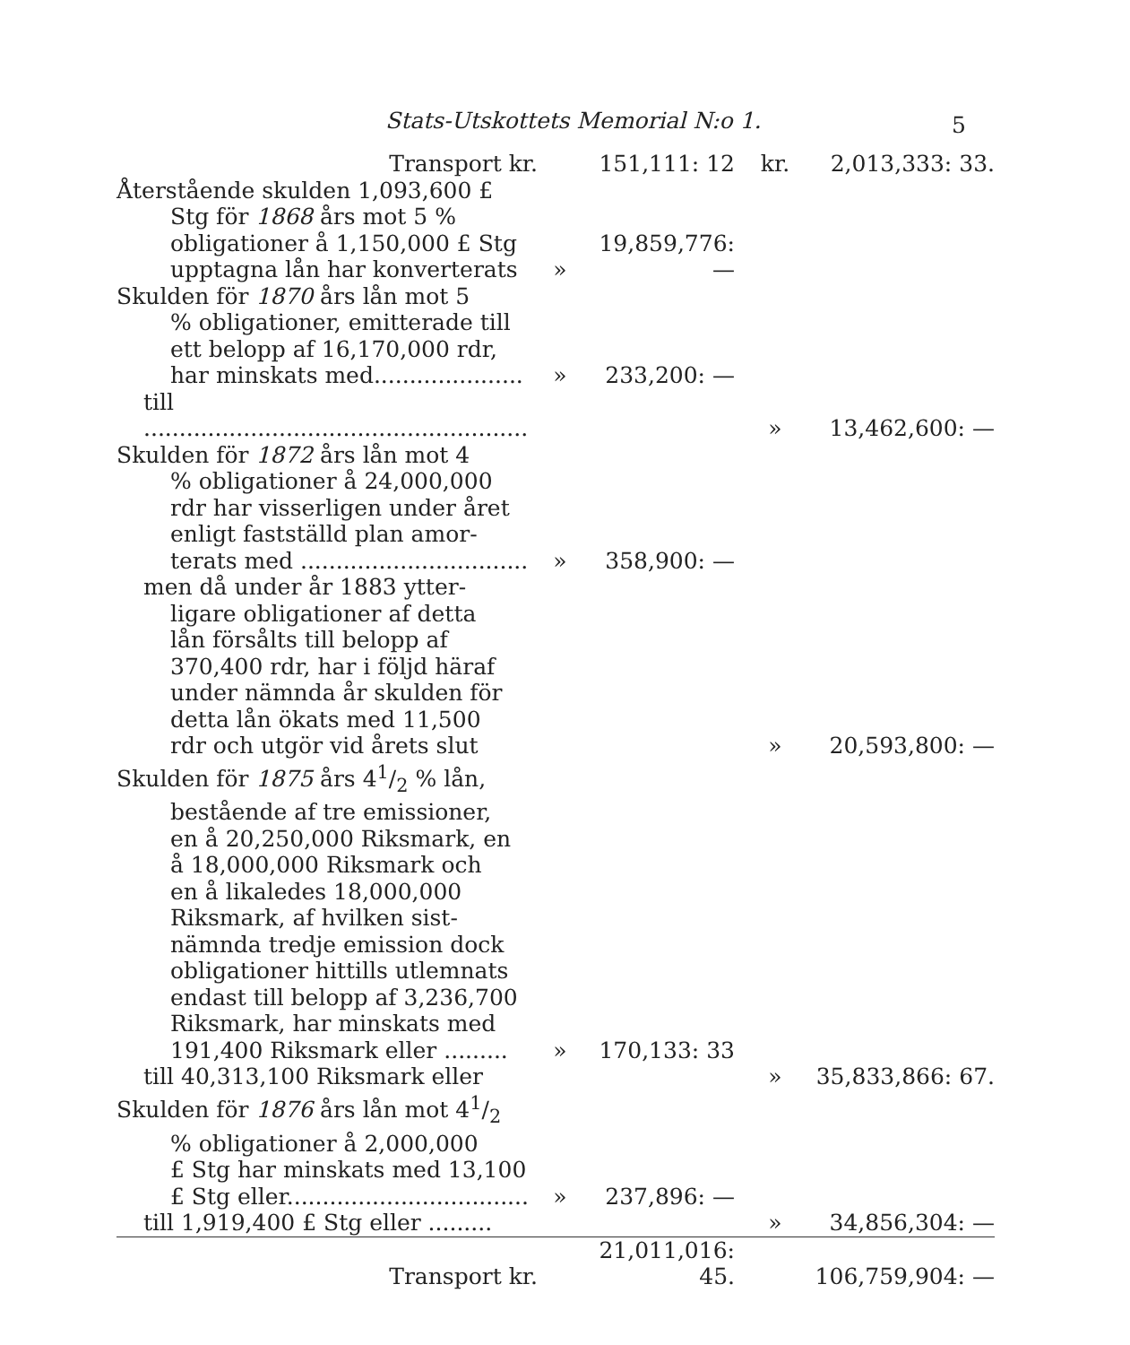Stats-Utskottets Memorial N:o 1. 5
| Transport kr. | | 151,111: 12 | kr. | 2,013,333: 33. |
| Återstående skulden 1,093,600 £ Stg för 1868 års mot 5 % obligationer å 1,150,000 £ Stg upptagna lån har konverterats | » | 19,859,776: — | | |
| Skulden för 1870 års lån mot 5 % obligationer, emitterade till ett belopp af 16,170,000 rdr, har minskats med..................... | » | 233,200: — | | |
| till ...................................................... | | | » | 13,462,600: — |
| Skulden för 1872 års lån mot 4 % obligationer å 24,000,000 rdr har visserligen under året enligt fastställd plan amor- terats med ................................ | » | 358,900: — | | |
| men då under år 1883 ytter- ligare obligationer af detta lån försålts till belopp af 370,400 rdr, har i följd häraf under nämnda år skulden för detta lån ökats med 11,500 rdr och utgör vid årets slut | | | » | 20,593,800: — |
| Skulden för 1875 års 41/2 % lån, bestående af tre emissioner, en å 20,250,000 Riksmark, en å 18,000,000 Riksmark och en å likaledes 18,000,000 Riksmark, af hvilken sist- nämnda tredje emission dock obligationer hittills utlemnats endast till belopp af 3,236,700 Riksmark, har minskats med 191,400 Riksmark eller ......... | » | 170,133: 33 | | |
| till 40,313,100 Riksmark eller | | | » | 35,833,866: 67. |
| Skulden för 1876 års lån mot 41/2 % obligationer å 2,000,000 £ Stg har minskats med 13,100 £ Stg eller.................................. | » | 237,896: — | | |
| till 1,919,400 £ Stg eller ......... | | | » | 34,856,304: — |
| Transport kr. | | 21,011,016: 45. | | 106,759,904: — |